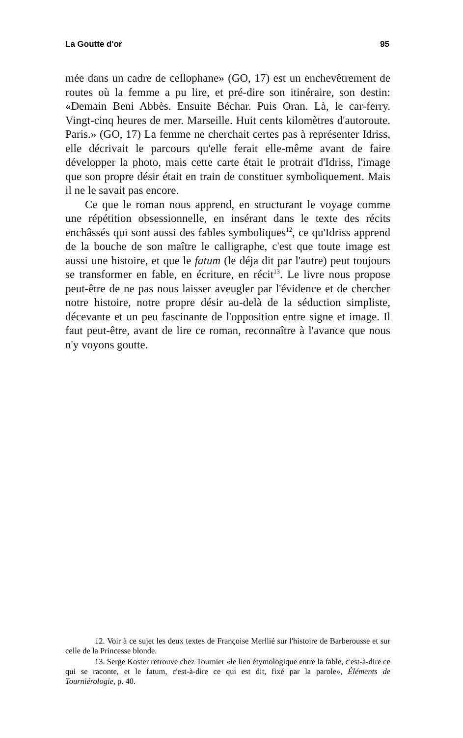La Goutte d'or 95
mée dans un cadre de cellophane» (GO, 17) est un enchevêtrement de routes où la femme a pu lire, et pré-dire son itinéraire, son destin: «Demain Beni Abbès. Ensuite Béchar. Puis Oran. Là, le car-ferry. Vingt-cinq heures de mer. Marseille. Huit cents kilomètres d'autoroute. Paris.» (GO, 17) La femme ne cherchait certes pas à représenter Idriss, elle décrivait le parcours qu'elle ferait elle-même avant de faire développer la photo, mais cette carte était le protrait d'Idriss, l'image que son propre désir était en train de constituer symboliquement. Mais il ne le savait pas encore.
Ce que le roman nous apprend, en structurant le voyage comme une répétition obsessionnelle, en insérant dans le texte des récits enchâssés qui sont aussi des fables symboliques<sup>12</sup>, ce qu'Idriss apprend de la bouche de son maître le calligraphe, c'est que toute image est aussi une histoire, et que le fatum (le déja dit par l'autre) peut toujours se transformer en fable, en écriture, en récit<sup>13</sup>. Le livre nous propose peut-être de ne pas nous laisser aveugler par l'évidence et de chercher notre histoire, notre propre désir au-delà de la séduction simpliste, décevante et un peu fascinante de l'opposition entre signe et image. Il faut peut-être, avant de lire ce roman, reconnaître à l'avance que nous n'y voyons goutte.
12. Voir à ce sujet les deux textes de Françoise Merllié sur l'histoire de Barberousse et sur celle de la Princesse blonde.
13. Serge Koster retrouve chez Tournier «le lien étymologique entre la fable, c'est-à-dire ce qui se raconte, et le fatum, c'est-à-dire ce qui est dit, fixé par la parole», Éléments de Tourniérologie, p. 40.